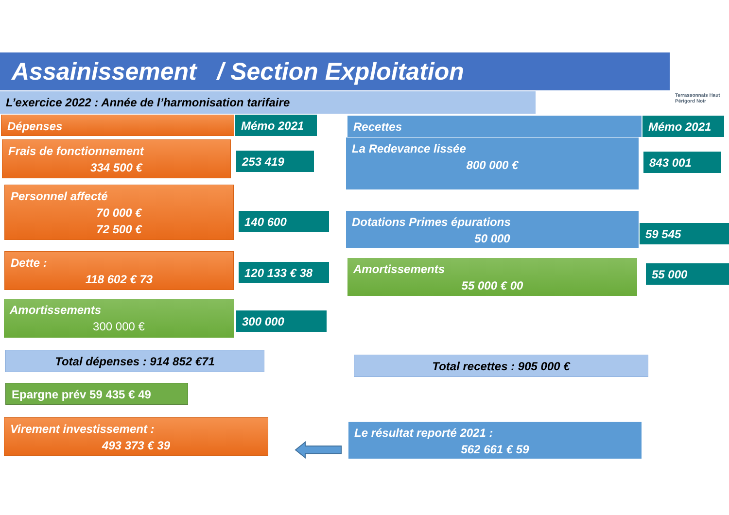Assainissement / Section Exploitation
Terrassonnais Haut Périgord Noir
L’exercice 2022 : Année de l’harmonisation tarifaire
Dépenses Mémo 2021 Recettes Mémo 2021
Frais de fonctionnement
334 500 €
253 419
Personnel affecté
70 000 €
72 500 €
140 600
Dette :
118 602 € 73
120 133 € 38
Amortissements
300 000 €
300 000
La Redevance lissée
800 000 €
843 001
Dotations Primes épurations
50 000
59 545
Amortissements
55 000 € 00
55 000
Total dépenses : 914 852 €71 Total recettes : 905 000 €
Epargne prév 59 435 € 49
Virement investissement :
493 373 € 39
Le résultat reporté 2021 :
562 661 € 59